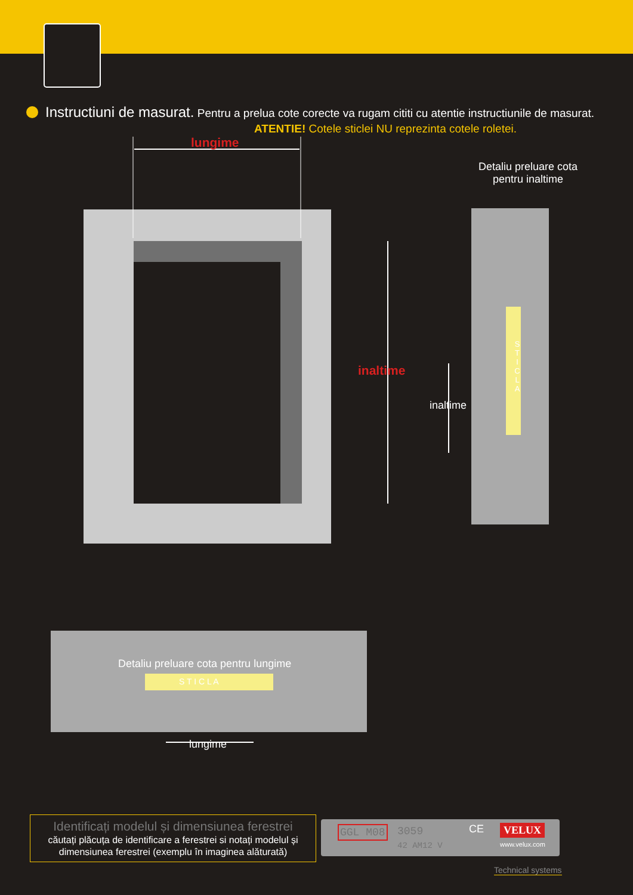Instructiuni de masurat. Pentru a prelua cote corecte va rugam cititi cu atentie instructiunile de masurat.
ATENTIE! Cotele sticlei NU reprezinta cotele roletei.
lungime
Detaliu preluare cota pentru inaltime
inaltime
inaltime
S T I C L A
Detaliu preluare cota pentru lungime
S T I C L A
lungime
Identificați modelul și dimensiunea ferestrei
căutați plăcuța de identificare a ferestrei si notați modelul și dimensiunea ferestrei (exemplu în imaginea alăturată)
GGL M08 3059
42 AM12 V
CE VELUX
www.velux.com
Technical systems